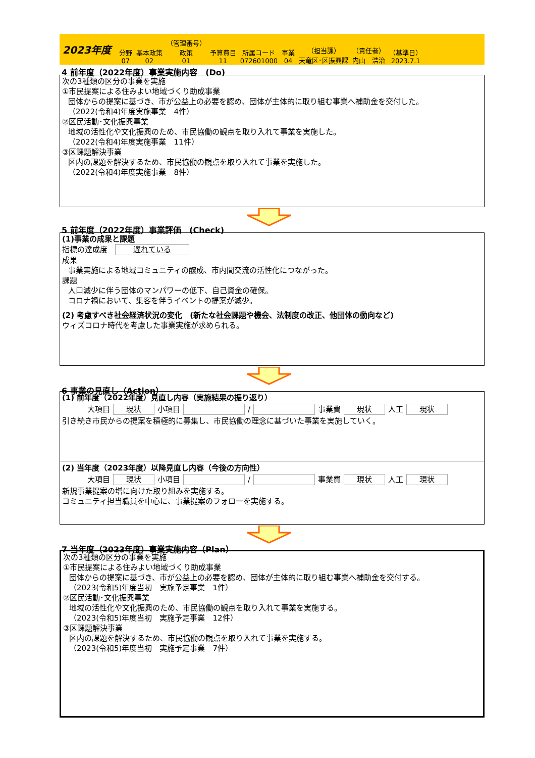2023年度
分野
07
基本政策
02
（管理番号）
政策
01
予算費目
11
所属コード
072601000
事業
04
（担当課）
天竜区･区振興課
（責任者）
内山　浩治
（基準日）
2023.7.1
4 前年度（2022年度）事業実施内容　(Do)
次の3種類の区分の事業を実施
①市民提案による住みよい地域づくり助成事業
団体からの提案に基づき、市が公益上の必要を認め、団体が主体的に取り組む事業へ補助金を交付した。
（2022(令和4)年度実施事業　4件）
②区民活動･文化振興事業
地域の活性化や文化振興のため、市民協働の観点を取り入れて事業を実施した。
（2022(令和4)年度実施事業　11件）
③区課題解決事業
区内の課題を解決するため、市民協働の観点を取り入れて事業を実施した。
（2022(令和4)年度実施事業　8件）
5 前年度（2022年度）事業評価　(Check)
(1)事業の成果と課題
指標の達成度　遅れている
成果
事業実施による地域コミュニティの醸成、市内間交流の活性化につながった。
課題
人口減少に伴う団体のマンパワーの低下、自己資金の確保。
コロナ禍において、集客を伴うイベントの提案が減少。
(2) 考慮すべき社会経済状況の変化　(新たな社会課題や機会、法制度の改正、他団体の動向など)
ウィズコロナ時代を考慮した事業実施が求められる。
6 事業の見直し（Action）
(1) 前年度（2022年度）見直し内容（実施結果の振り返り）
大項目 現状 小項目 / 事業費 現状 人工 現状
引き続き市民からの提案を積極的に募集し、市民協働の理念に基づいた事業を実施していく。
(2) 当年度（2023年度）以降見直し内容（今後の方向性）
大項目 現状 小項目 / 事業費 現状 人工 現状
新規事業提案の増に向けた取り組みを実施する。
コミュニティ担当職員を中心に、事業提案のフォローを実施する。
7 当年度（2023年度）事業実施内容（Plan）
次の3種類の区分の事業を実施
①市民提案による住みよい地域づくり助成事業
団体からの提案に基づき、市が公益上の必要を認め、団体が主体的に取り組む事業へ補助金を交付する。
（2023(令和5)年度当初　実施予定事業　1件）
②区民活動･文化振興事業
地域の活性化や文化振興のため、市民協働の観点を取り入れて事業を実施する。
（2023(令和5)年度当初　実施予定事業　12件）
③区課題解決事業
区内の課題を解決するため、市民協働の観点を取り入れて事業を実施する。
（2023(令和5)年度当初　実施予定事業　7件）